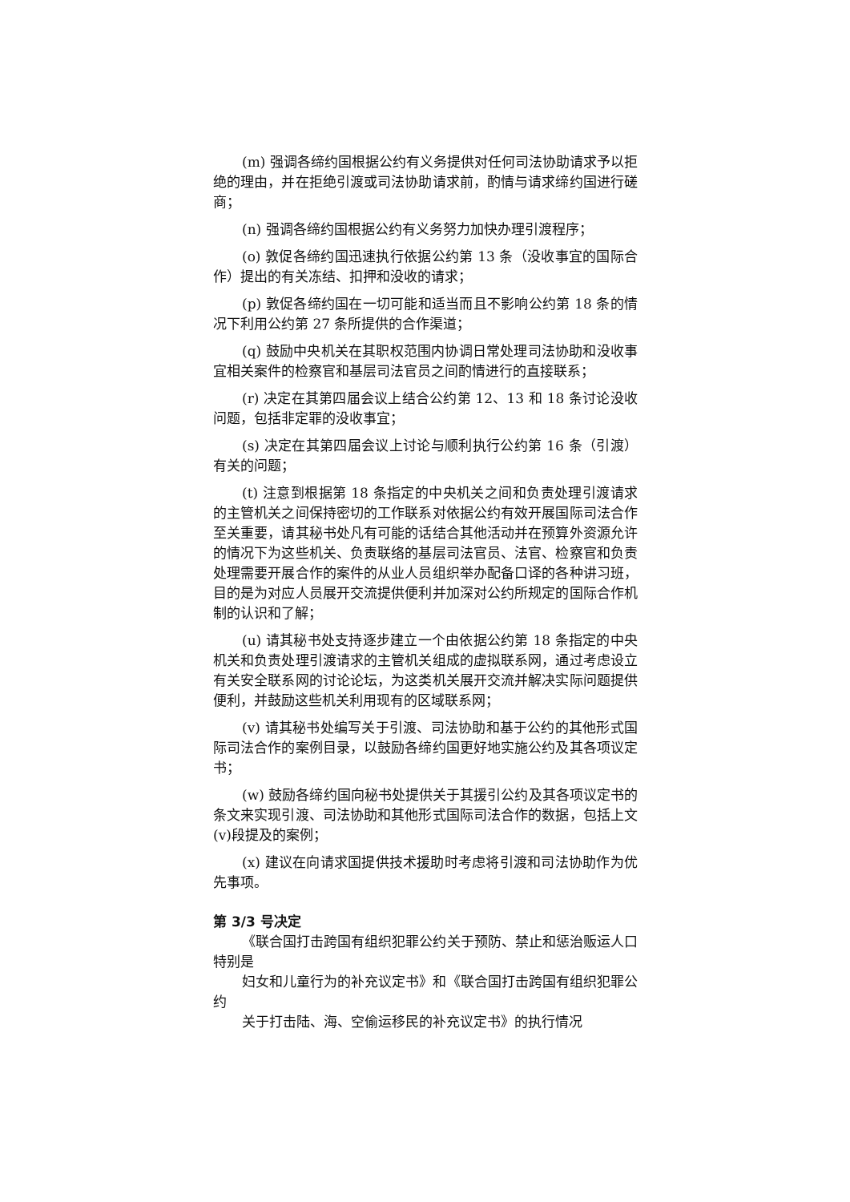(m) 强调各缔约国根据公约有义务提供对任何司法协助请求予以拒绝的理由，并在拒绝引渡或司法协助请求前，酌情与请求缔约国进行磋商；
(n) 强调各缔约国根据公约有义务努力加快办理引渡程序；
(o) 敦促各缔约国迅速执行依据公约第 13 条（没收事宜的国际合作）提出的有关冻结、扣押和没收的请求；
(p) 敦促各缔约国在一切可能和适当而且不影响公约第 18 条的情况下利用公约第 27 条所提供的合作渠道；
(q) 鼓励中央机关在其职权范围内协调日常处理司法协助和没收事宜相关案件的检察官和基层司法官员之间酌情进行的直接联系；
(r) 决定在其第四届会议上结合公约第 12、13 和 18 条讨论没收问题，包括非定罪的没收事宜；
(s) 决定在其第四届会议上讨论与顺利执行公约第 16 条（引渡）有关的问题；
(t) 注意到根据第 18 条指定的中央机关之间和负责处理引渡请求的主管机关之间保持密切的工作联系对依据公约有效开展国际司法合作至关重要，请其秘书处凡有可能的话结合其他活动并在预算外资源允许的情况下为这些机关、负责联络的基层司法官员、法官、检察官和负责处理需要开展合作的案件的从业人员组织举办配备口译的各种讲习班，目的是为对应人员展开交流提供便利并加深对公约所规定的国际合作机制的认识和了解；
(u) 请其秘书处支持逐步建立一个由依据公约第 18 条指定的中央机关和负责处理引渡请求的主管机关组成的虚拟联系网，通过考虑设立有关安全联系网的讨论论坛，为这类机关展开交流并解决实际问题提供便利，并鼓励这些机关利用现有的区域联系网；
(v) 请其秘书处编写关于引渡、司法协助和基于公约的其他形式国际司法合作的案例目录，以鼓励各缔约国更好地实施公约及其各项议定书；
(w) 鼓励各缔约国向秘书处提供关于其援引公约及其各项议定书的条文来实现引渡、司法协助和其他形式国际司法合作的数据，包括上文(v)段提及的案例；
(x) 建议在向请求国提供技术援助时考虑将引渡和司法协助作为优先事项。
第 3/3 号决定
《联合国打击跨国有组织犯罪公约关于预防、禁止和惩治贩运人口特别是
妇女和儿童行为的补充议定书》和《联合国打击跨国有组织犯罪公约
关于打击陆、海、空偷运移民的补充议定书》的执行情况